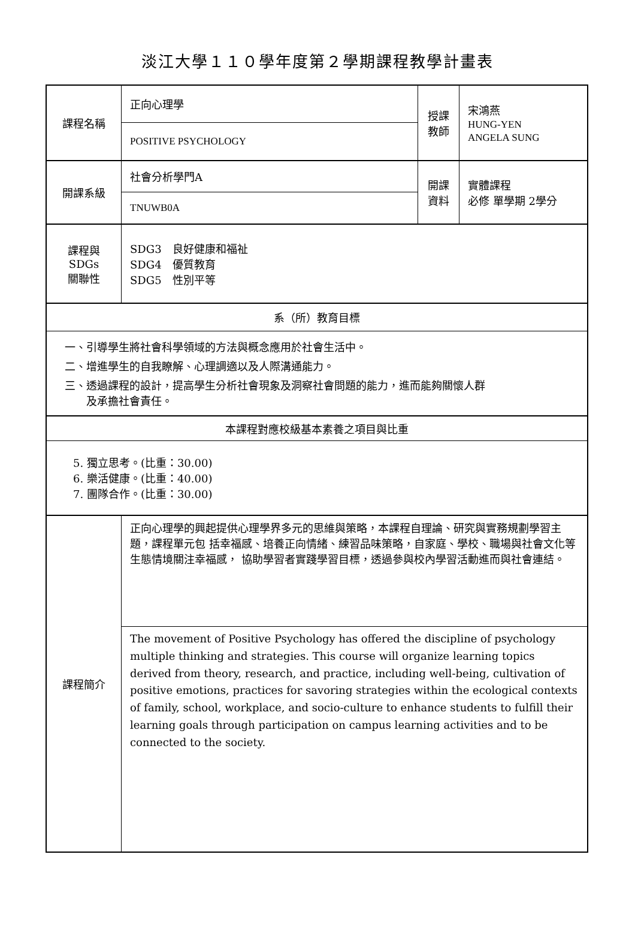淡江大學１１０學年度第２學期課程教學計畫表
| 課程名稱 | 正向心理學 | 授課 教師 | 宋鴻燕 HUNG-YEN ANGELA SUNG |
| | POSITIVE PSYCHOLOGY | | |
| 開課系級 | 社會分析學門A | 開課 資料 | 實體課程 必修 單學期 2學分 |
| | TNUWB0A | | |
| 課程與SDGs 關聯性 | SDG3 良好健康和福祉 SDG4 優質教育 SDG5 性別平等 | | |
| 系（所）教育目標 | | | |
| 一、引導學生將社會科學領域的方法與概念應用於社會生活中。 二、增進學生的自我瞭解、心理調適以及人際溝通能力。 三、透過課程的設計，提高學生分析社會現象及洞察社會問題的能力，進而能夠關懷人群 及承擔社會責任。 | | | |
| 本課程對應校級基本素養之項目與比重 | | | |
| 5. 獨立思考。(比重：30.00) 6. 樂活健康。(比重：40.00) 7. 團隊合作。(比重：30.00) | | | |
| 課程簡介 | 正向心理學的興起提供心理學界多元的思維與策略，本課程自理論、研究與實務規劃學習主題，課程單元包 括幸福感、培養正向情緒、練習品味策略，自家庭、學校、職場與社會文化等生態情境關注幸福感， 協助學習者實踐學習目標，透過參與校內學習活動進而與社會連結。 | | |
| | The movement of Positive Psychology has offered the discipline of psychology multiple thinking and strategies. This course will organize learning topics derived from theory, research, and practice, including well-being, cultivation of positive emotions, practices for savoring strategies within the ecological contexts of family, school, workplace, and socio-culture to enhance students to fulfill their learning goals through participation on campus learning activities and to be connected to the society. | | |